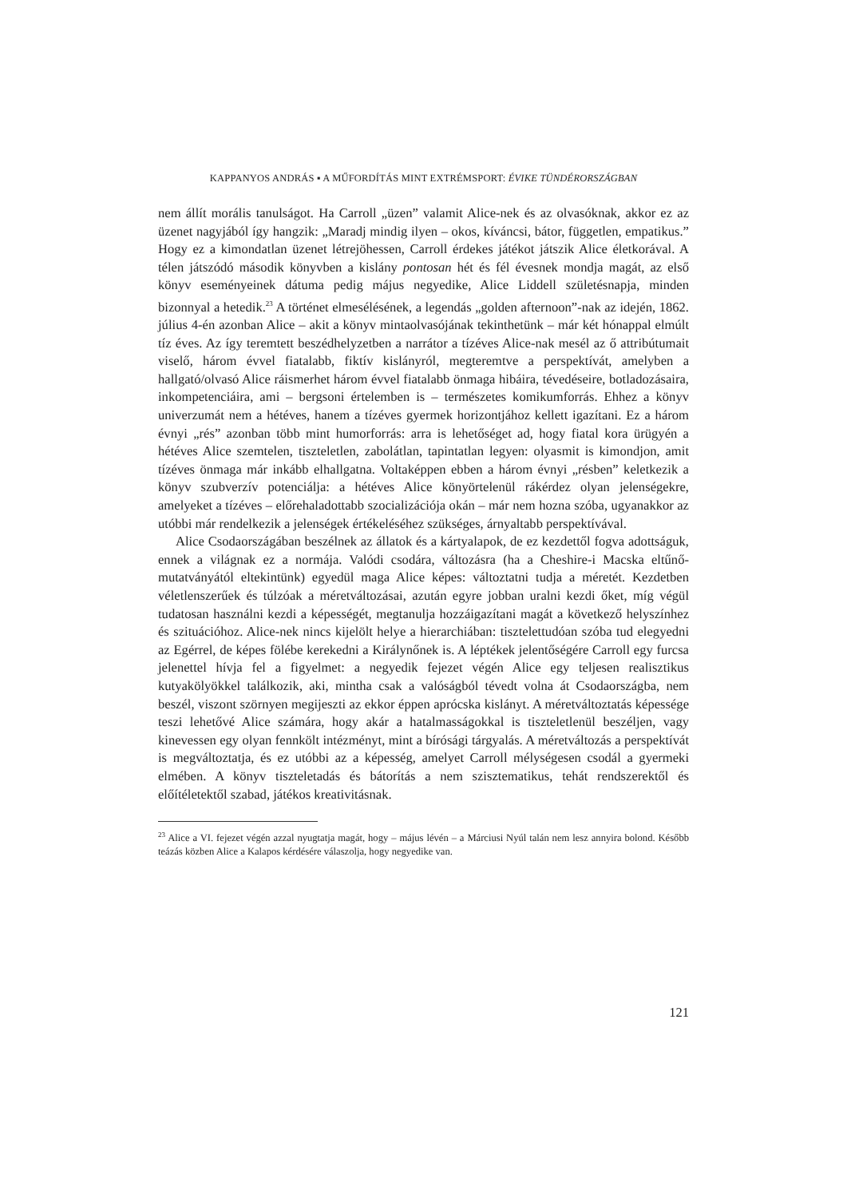KAPPANYOS ANDRÁS ▪ A MŰFORDÍTÁS MINT EXTRÉMSPORT: ÉVIKE TÜNDÉRORSZÁGBAN
nem állít morális tanulságot. Ha Carroll „üzen” valamit Alice-nek és az olvasóknak, akkor ez az üzenet nagyjából így hangzik: „Maradj mindig ilyen – okos, kíváncsi, bátor, független, empatikus.” Hogy ez a kimondatlan üzenet létrejöhessen, Carroll érdekes játékot játszik Alice életkorával. A télen játszódó második könyvben a kislány pontosan hét és fél évesnek mondja magát, az első könyv eseményeinek dátuma pedig május negyedike, Alice Liddell születésnapja, minden bizonnyal a hetedik.<sup>23</sup> A történet elmesélésének, a legendás „golden afternoon”-nak az idején, 1862. július 4-én azonban Alice – akit a könyv mintaolvasójának tekinthetünk – már két hónappal elmúlt tíz éves. Az így teremtett beszédhelyzetben a narrátor a tízéves Alice-nak mesél az ő attribútumait viselő, három évvel fiatalabb, fiktív kislányról, megteremtve a perspektívát, amelyben a hallgató/olvasó Alice ráismerhet három évvel fiatalabb önmaga hibáira, tévedéseire, botladozásaira, inkompetenciáira, ami – bergsoni értelemben is – természetes komikumforrás. Ehhez a könyv univerzumát nem a hétéves, hanem a tízéves gyermek horizontjához kellett igazítani. Ez a három évnyi „rés” azonban több mint humorforrás: arra is lehetőséget ad, hogy fiatal kora ürügyén a hétéves Alice szemtelen, tiszteletlen, zabolátlan, tapintatlan legyen: olyasmit is kimondjon, amit tízéves önmaga már inkább elhallgatna. Voltaképpen ebben a három évnyi „résben” keletkezik a könyv szubverzív potenciálja: a hétéves Alice könyörtelenül rákérdez olyan jelenségekre, amelyeket a tízéves – előrehaladottabb szocializációja okán – már nem hozna szóba, ugyanakkor az utóbbi már rendelkezik a jelenségek értékeléséhez szükséges, árnyaltabb perspektívával.
Alice Csodaországában beszélnek az állatok és a kártyalapok, de ez kezdettől fogva adottságuk, ennek a világnak ez a normája. Valódi csodára, változásra (ha a Cheshire-i Macska eltűnő-mutatványától eltekintünk) egyedül maga Alice képes: változtatni tudja a méretét. Kezdetben véletlenszerűek és túlzóak a méretváltozásai, azután egyre jobban uralni kezdi őket, míg végül tudatosan használni kezdi a képességét, megtanulja hozzáigazítani magát a következő helyszínhez és szituációhoz. Alice-nek nincs kijelölt helye a hierarchiában: tisztelettudóan szóba tud elegyedni az Egérrel, de képes fölébe kerekedni a Királynőnek is. A léptékek jelentőségére Carroll egy furcsa jelenettel hívja fel a figyelmet: a negyedik fejezet végén Alice egy teljesen realisztikus kutyakölyökkel találkozik, aki, mintha csak a valóságból tévedt volna át Csodaországba, nem beszél, viszont szörnyen megijeszti az ekkor éppen aprócska kislányt. A méretváltoztatás képessége teszi lehetővé Alice számára, hogy akár a hatalmasságokkal is tiszteletlenül beszéljen, vagy kinevessen egy olyan fennkölt intézményt, mint a bírósági tárgyalás. A méretváltozás a perspektívát is megváltoztatja, és ez utóbbi az a képesség, amelyet Carroll mélységesen csodál a gyermeki elmében. A könyv tiszteletadás és bátorítás a nem szisztematikus, tehát rendszerektől és előítéletektől szabad, játékos kreativitásnak.
<sup>23</sup> Alice a VI. fejezet végén azzal nyugtatja magát, hogy – május lévén – a Márciusi Nyúl talán nem lesz annyira bolond. Később teázás közben Alice a Kalapos kérdésére válaszolja, hogy negyedike van.
121